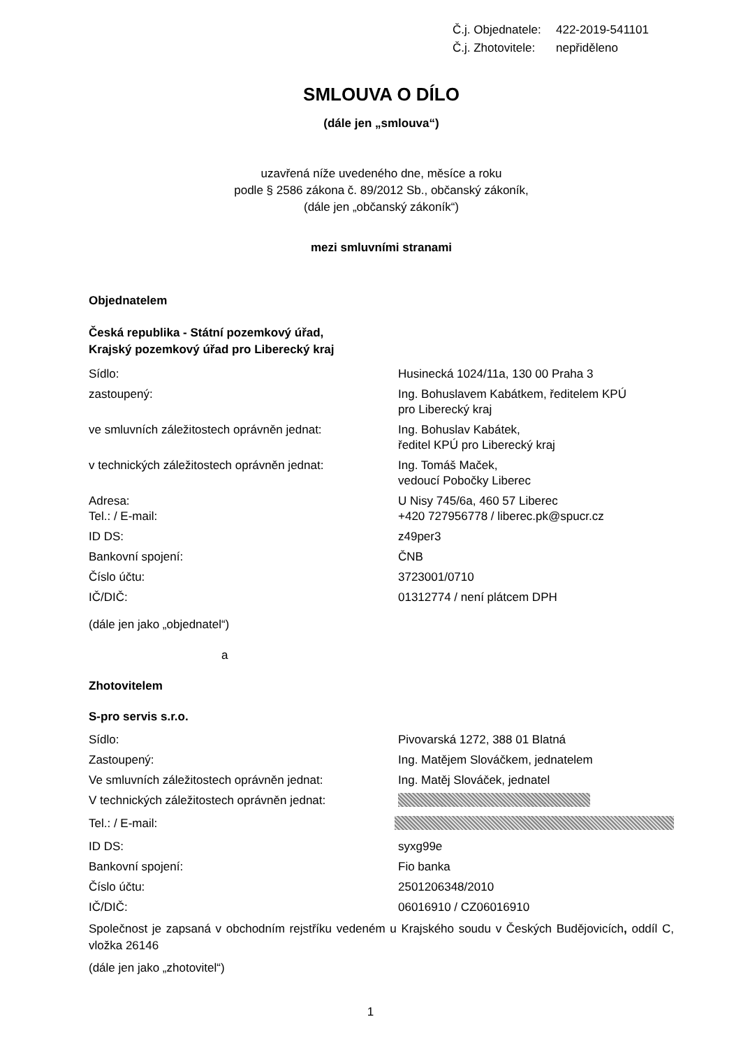Č.j. Objednatele: 422-2019-541101
Č.j. Zhotovitele: nepřiděleno
SMLOUVA O DÍLO
(dále jen „smlouva“)
uzavřená níže uvedeného dne, měsíce a roku
podle § 2586 zákona č. 89/2012 Sb., občanský zákoník,
(dále jen „občanský zákoník“)
mezi smluvními stranami
Objednatelem
Česká republika - Státní pozemkový úřad,
Krajský pozemkový úřad pro Liberecký kraj
Sídlo: Husinecká 1024/11a, 130 00 Praha 3
zastoupený: Ing. Bohuslavem Kabátkem, ředitelem KPÚ
pro Liberecký kraj
ve smluvních záležitostech oprávněn jednat: Ing. Bohuslav Kabátek,
ředitel KPÚ pro Liberecký kraj
v technických záležitostech oprávněn jednat:
Ing. Tomáš Maček,
vedoucí Pobočky Liberec
Adresa: U Nisy 745/6a, 460 57 Liberec
Tel.: / E-mail: +420 727956778 / liberec.pk@spucr.cz
ID DS: z49per3
Bankovní spojení: ČNB
Číslo účtu: 3723001/0710
IČ/DIČ: 01312774 / není plátcem DPH
(dále jen jako „objednatel“)
a
Zhotovitelem
S-pro servis s.r.o.
Sídlo: Pivovarská 1272, 388 01 Blatná
Zastoupený: Ing. Matějem Slováčkem, jednatelem
Ve smluvních záležitostech oprávněn jednat: Ing. Matěj Slováček, jednatel
V technických záležitostech oprávněn jednat:
Tel.: / E-mail:
ID DS: syxg99e
Bankovní spojení: Fio banka
Číslo účtu: 2501206348/2010
IČ/DIČ: 06016910 / CZ06016910
Společnost je zapsaná v obchodním rejstříku vedeném u Krajského soudu v Českých Budějovicích, oddíl C, vložka 26146
(dále jen jako „zhotovitel“)
1